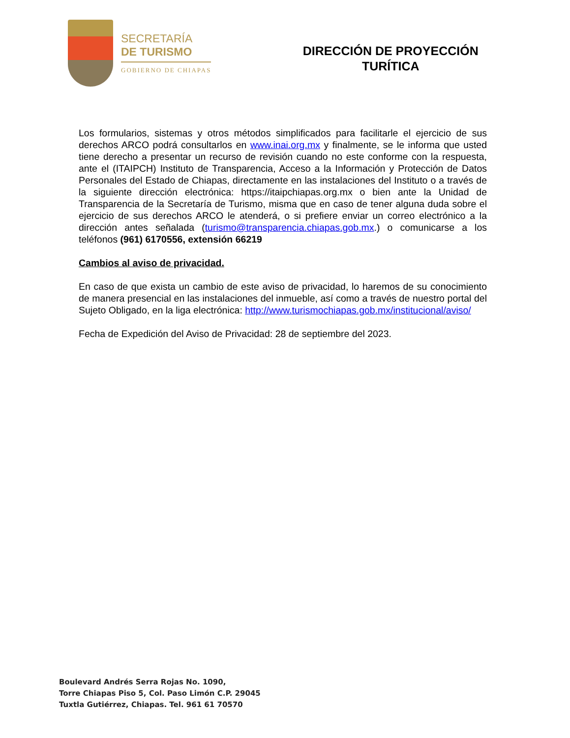SECRETARÍA
DE TURISMO
GOBIERNO DE CHIAPAS
DIRECCIÓN DE PROYECCIÓN
TURÍTICA
Los formularios, sistemas y otros métodos simplificados para facilitarle el ejercicio de sus derechos ARCO podrá consultarlos en www.inai.org.mx y finalmente, se le informa que usted tiene derecho a presentar un recurso de revisión cuando no este conforme con la respuesta, ante el (ITAIPCH) Instituto de Transparencia, Acceso a la Información y Protección de Datos Personales del Estado de Chiapas, directamente en las instalaciones del Instituto o a través de la siguiente dirección electrónica: https://itaipchiapas.org.mx o bien ante la Unidad de Transparencia de la Secretaría de Turismo, misma que en caso de tener alguna duda sobre el ejercicio de sus derechos ARCO le atenderá, o si prefiere enviar un correo electrónico a la dirección antes señalada (turismo@transparencia.chiapas.gob.mx.) o comunicarse a los teléfonos (961) 6170556, extensión 66219
Cambios al aviso de privacidad.
En caso de que exista un cambio de este aviso de privacidad, lo haremos de su conocimiento de manera presencial en las instalaciones del inmueble, así como a través de nuestro portal del Sujeto Obligado, en la liga electrónica: http://www.turismochiapas.gob.mx/institucional/aviso/
Fecha de Expedición del Aviso de Privacidad: 28 de septiembre del 2023.
Boulevard Andrés Serra Rojas No. 1090,
Torre Chiapas Piso 5, Col. Paso Limón C.P. 29045
Tuxtla Gutiérrez, Chiapas. Tel. 961 61 70570